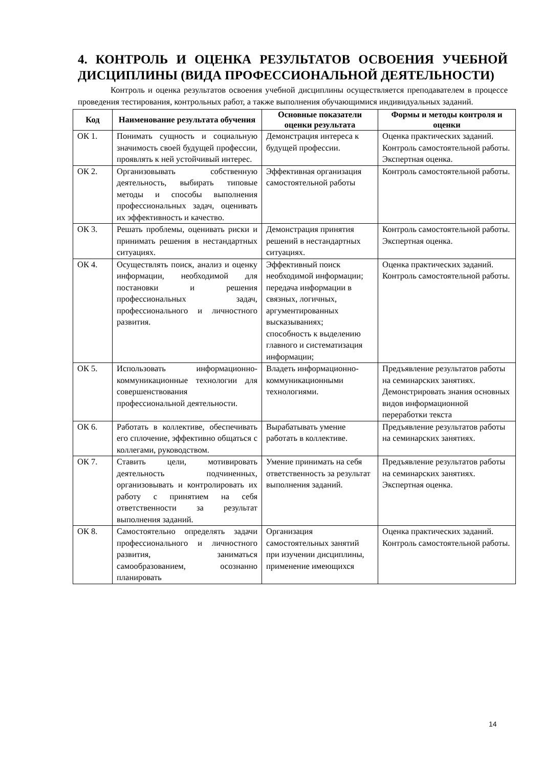4. КОНТРОЛЬ И ОЦЕНКА РЕЗУЛЬТАТОВ ОСВОЕНИЯ УЧЕБНОЙ ДИСЦИПЛИНЫ (ВИДА ПРОФЕССИОНАЛЬНОЙ ДЕЯТЕЛЬНОСТИ)
Контроль и оценка результатов освоения учебной дисциплины осуществляется преподавателем в процессе проведения тестирования, контрольных работ, а также выполнения обучающимися индивидуальных заданий.
| Код | Наименование результата обучения | Основные показатели оценки результата | Формы и методы контроля и оценки |
| --- | --- | --- | --- |
| ОК 1. | Понимать сущность и социальную значимость своей будущей профессии, проявлять к ней устойчивый интерес. | Демонстрация интереса к будущей профессии. | Оценка практических заданий. Контроль самостоятельной работы. Экспертная оценка. |
| ОК 2. | Организовывать собственную деятельность, выбирать типовые методы и способы выполнения профессиональных задач, оценивать их эффективность и качество. | Эффективная организация самостоятельной работы | Контроль самостоятельной работы. |
| ОК 3. | Решать проблемы, оценивать риски и принимать решения в нестандартных ситуациях. | Демонстрация принятия решений в нестандартных ситуациях. | Контроль самостоятельной работы. Экспертная оценка. |
| ОК 4. | Осуществлять поиск, анализ и оценку информации, необходимой для постановки и решения профессиональных задач, профессионального и личностного развития. | Эффективный поиск необходимой информации; передача информации в связных, логичных, аргументированных высказываниях; способность к выделению главного и систематизация информации; | Оценка практических заданий. Контроль самостоятельной работы. |
| ОК 5. | Использовать информационно-коммуникационные технологии для совершенствования профессиональной деятельности. | Владеть информационно-коммуникационными технологиями. | Предъявление результатов работы на семинарских занятиях. Демонстрировать знания основных видов информационной переработки текста |
| ОК 6. | Работать в коллективе, обеспечивать его сплочение, эффективно общаться с коллегами, руководством. | Вырабатывать умение работать в коллективе. | Предъявление результатов работы на семинарских занятиях. |
| ОК 7. | Ставить цели, мотивировать деятельность подчиненных, организовывать и контролировать их работу с принятием на себя ответственности за результат выполнения заданий. | Умение принимать на себя ответственность за результат выполнения заданий. | Предъявление результатов работы на семинарских занятиях. Экспертная оценка. |
| ОК 8. | Самостоятельно определять задачи профессионального и личностного развития, заниматься самообразованием, осознанно планировать | Организация самостоятельных занятий при изучении дисциплины, применение имеющихся | Оценка практических заданий. Контроль самостоятельной работы. |
14